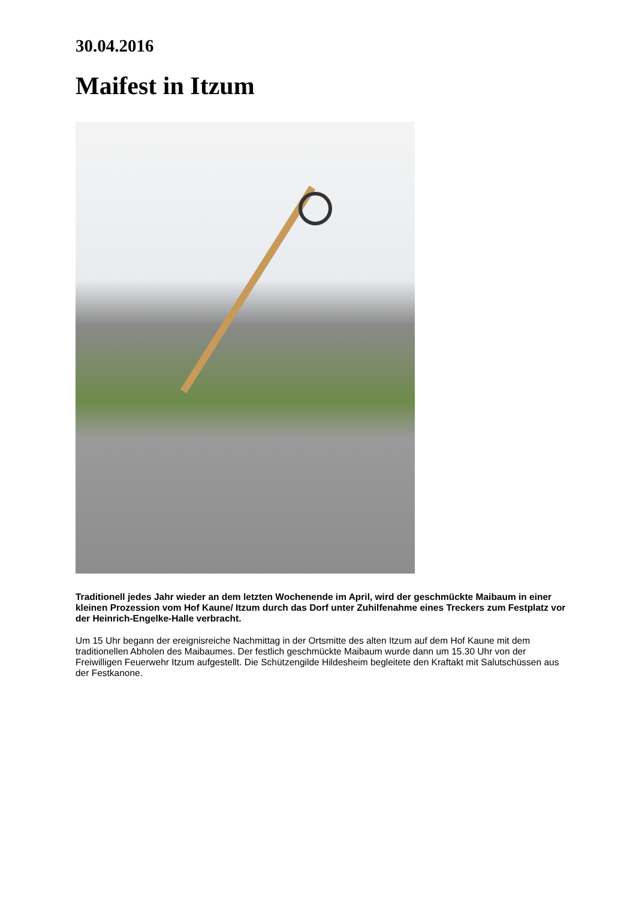30.04.2016
Maifest in Itzum
Traditionell jedes Jahr wieder an dem letzten Wochenende im April, wird der geschmückte Maibaum in einer kleinen Prozession vom Hof Kaune/ Itzum durch das Dorf unter Zuhilfenahme eines Treckers zum Festplatz vor der Heinrich-Engelke-Halle verbracht.
Um 15 Uhr begann der ereignisreiche Nachmittag in der Ortsmitte des alten Itzum auf dem Hof Kaune mit dem traditionellen Abholen des Maibaumes. Der festlich geschmückte Maibaum wurde dann um 15.30 Uhr von der Freiwilligen Feuerwehr Itzum aufgestellt. Die Schützengilde Hildesheim begleitete den Kraftakt mit Salutschüssen aus der Festkanone.